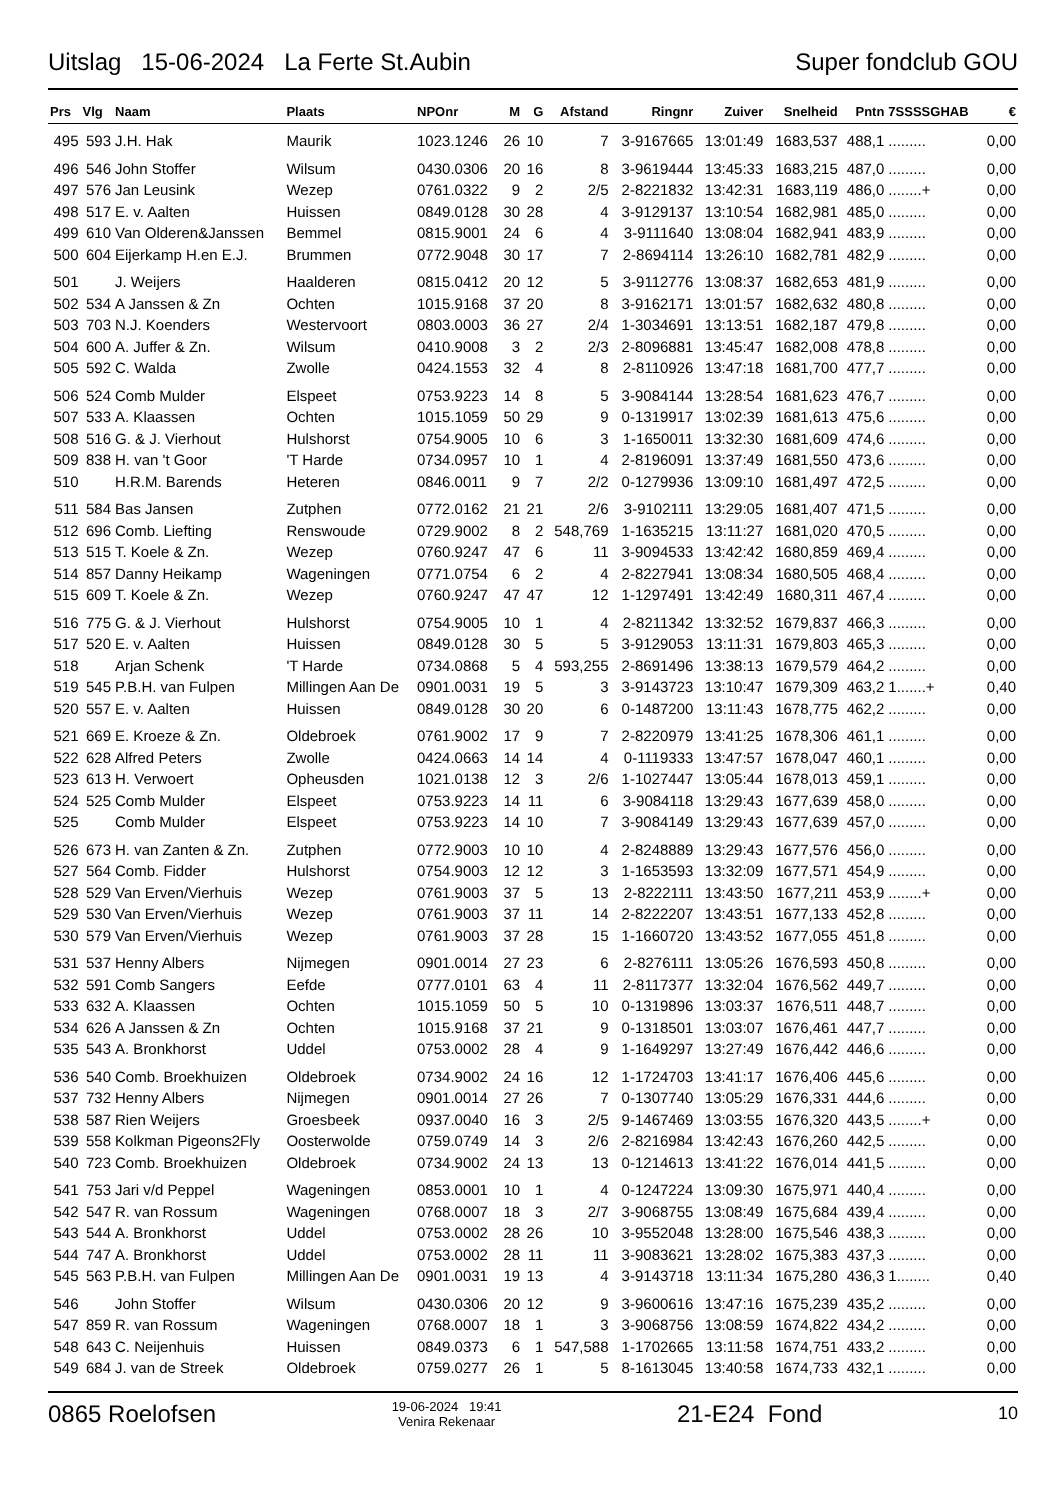Uitslag 15-06-2024 La Ferte St.Aubin Super fondclub GOU
| Prs | Vlg | Naam | Plaats | NPOnr | M | G | Afstand | Ringnr | Zuiver | Snelheid | Pntn | 7SSSSGHAB | € |
| --- | --- | --- | --- | --- | --- | --- | --- | --- | --- | --- | --- | --- | --- |
| 495 | 593 | J.H. Hak | Maurik | 1023.1246 | 26 | 10 | 7 | 3-9167665 | 13:01:49 | 1683,537 | 488,1 | ......... | 0,00 |
| 496 | 546 | John Stoffer | Wilsum | 0430.0306 | 20 | 16 | 8 | 3-9619444 | 13:45:33 | 1683,215 | 487,0 | ......... | 0,00 |
| 497 | 576 | Jan Leusink | Wezep | 0761.0322 | 9 | 2 | 2/5 | 2-8221832 | 13:42:31 | 1683,119 | 486,0 | ........+ | 0,00 |
| 498 | 517 | E. v. Aalten | Huissen | 0849.0128 | 30 | 28 | 4 | 3-9129137 | 13:10:54 | 1682,981 | 485,0 | ......... | 0,00 |
| 499 | 610 | Van Olderen&Janssen | Bemmel | 0815.9001 | 24 | 6 | 4 | 3-9111640 | 13:08:04 | 1682,941 | 483,9 | ......... | 0,00 |
| 500 | 604 | Eijerkamp H.en E.J. | Brummen | 0772.9048 | 30 | 17 | 7 | 2-8694114 | 13:26:10 | 1682,781 | 482,9 | ......... | 0,00 |
| 501 | | J. Weijers | Haalderen | 0815.0412 | 20 | 12 | 5 | 3-9112776 | 13:08:37 | 1682,653 | 481,9 | ......... | 0,00 |
| 502 | 534 | A Janssen & Zn | Ochten | 1015.9168 | 37 | 20 | 8 | 3-9162171 | 13:01:57 | 1682,632 | 480,8 | ......... | 0,00 |
| 503 | 703 | N.J. Koenders | Westervoort | 0803.0003 | 36 | 27 | 2/4 | 1-3034691 | 13:13:51 | 1682,187 | 479,8 | ......... | 0,00 |
| 504 | 600 | A. Juffer & Zn. | Wilsum | 0410.9008 | 3 | 2 | 2/3 | 2-8096881 | 13:45:47 | 1682,008 | 478,8 | ......... | 0,00 |
| 505 | 592 | C. Walda | Zwolle | 0424.1553 | 32 | 4 | 8 | 2-8110926 | 13:47:18 | 1681,700 | 477,7 | ......... | 0,00 |
| 506 | 524 | Comb Mulder | Elspeet | 0753.9223 | 14 | 8 | 5 | 3-9084144 | 13:28:54 | 1681,623 | 476,7 | ......... | 0,00 |
| 507 | 533 | A. Klaassen | Ochten | 1015.1059 | 50 | 29 | 9 | 0-1319917 | 13:02:39 | 1681,613 | 475,6 | ......... | 0,00 |
| 508 | 516 | G. & J. Vierhout | Hulshorst | 0754.9005 | 10 | 6 | 3 | 1-1650011 | 13:32:30 | 1681,609 | 474,6 | ......... | 0,00 |
| 509 | 838 | H. van 't Goor | 'T Harde | 0734.0957 | 10 | 1 | 4 | 2-8196091 | 13:37:49 | 1681,550 | 473,6 | ......... | 0,00 |
| 510 | | H.R.M. Barends | Heteren | 0846.0011 | 9 | 7 | 2/2 | 0-1279936 | 13:09:10 | 1681,497 | 472,5 | ......... | 0,00 |
| 511 | 584 | Bas Jansen | Zutphen | 0772.0162 | 21 | 21 | 2/6 | 3-9102111 | 13:29:05 | 1681,407 | 471,5 | ......... | 0,00 |
| 512 | 696 | Comb. Liefting | Renswoude | 0729.9002 | 8 | 2 | 548,769 | 1-1635215 | 13:11:27 | 1681,020 | 470,5 | ......... | 0,00 |
| 513 | 515 | T. Koele & Zn. | Wezep | 0760.9247 | 47 | 6 | 11 | 3-9094533 | 13:42:42 | 1680,859 | 469,4 | ......... | 0,00 |
| 514 | 857 | Danny Heikamp | Wageningen | 0771.0754 | 6 | 2 | 4 | 2-8227941 | 13:08:34 | 1680,505 | 468,4 | ......... | 0,00 |
| 515 | 609 | T. Koele & Zn. | Wezep | 0760.9247 | 47 | 47 | 12 | 1-1297491 | 13:42:49 | 1680,311 | 467,4 | ......... | 0,00 |
| 516 | 775 | G. & J. Vierhout | Hulshorst | 0754.9005 | 10 | 1 | 4 | 2-8211342 | 13:32:52 | 1679,837 | 466,3 | ......... | 0,00 |
| 517 | 520 | E. v. Aalten | Huissen | 0849.0128 | 30 | 5 | 5 | 3-9129053 | 13:11:31 | 1679,803 | 465,3 | ......... | 0,00 |
| 518 | | Arjan Schenk | 'T Harde | 0734.0868 | 5 | 4 | 593,255 | 2-8691496 | 13:38:13 | 1679,579 | 464,2 | ......... | 0,00 |
| 519 | 545 | P.B.H. van Fulpen | Millingen Aan De | 0901.0031 | 19 | 5 | 3 | 3-9143723 | 13:10:47 | 1679,309 | 463,2 | 1.......+ | 0,40 |
| 520 | 557 | E. v. Aalten | Huissen | 0849.0128 | 30 | 20 | 6 | 0-1487200 | 13:11:43 | 1678,775 | 462,2 | ......... | 0,00 |
| 521 | 669 | E. Kroeze & Zn. | Oldebroek | 0761.9002 | 17 | 9 | 7 | 2-8220979 | 13:41:25 | 1678,306 | 461,1 | ......... | 0,00 |
| 522 | 628 | Alfred Peters | Zwolle | 0424.0663 | 14 | 14 | 4 | 0-1119333 | 13:47:57 | 1678,047 | 460,1 | ......... | 0,00 |
| 523 | 613 | H. Verwoert | Opheusden | 1021.0138 | 12 | 3 | 2/6 | 1-1027447 | 13:05:44 | 1678,013 | 459,1 | ......... | 0,00 |
| 524 | 525 | Comb Mulder | Elspeet | 0753.9223 | 14 | 11 | 6 | 3-9084118 | 13:29:43 | 1677,639 | 458,0 | ......... | 0,00 |
| 525 | | Comb Mulder | Elspeet | 0753.9223 | 14 | 10 | 7 | 3-9084149 | 13:29:43 | 1677,639 | 457,0 | ......... | 0,00 |
| 526 | 673 | H. van Zanten & Zn. | Zutphen | 0772.9003 | 10 | 10 | 4 | 2-8248889 | 13:29:43 | 1677,576 | 456,0 | ......... | 0,00 |
| 527 | 564 | Comb. Fidder | Hulshorst | 0754.9003 | 12 | 12 | 3 | 1-1653593 | 13:32:09 | 1677,571 | 454,9 | ......... | 0,00 |
| 528 | 529 | Van Erven/Vierhuis | Wezep | 0761.9003 | 37 | 5 | 13 | 2-8222111 | 13:43:50 | 1677,211 | 453,9 | ........+ | 0,00 |
| 529 | 530 | Van Erven/Vierhuis | Wezep | 0761.9003 | 37 | 11 | 14 | 2-8222207 | 13:43:51 | 1677,133 | 452,8 | ......... | 0,00 |
| 530 | 579 | Van Erven/Vierhuis | Wezep | 0761.9003 | 37 | 28 | 15 | 1-1660720 | 13:43:52 | 1677,055 | 451,8 | ......... | 0,00 |
| 531 | 537 | Henny Albers | Nijmegen | 0901.0014 | 27 | 23 | 6 | 2-8276111 | 13:05:26 | 1676,593 | 450,8 | ......... | 0,00 |
| 532 | 591 | Comb Sangers | Eefde | 0777.0101 | 63 | 4 | 11 | 2-8117377 | 13:32:04 | 1676,562 | 449,7 | ......... | 0,00 |
| 533 | 632 | A. Klaassen | Ochten | 1015.1059 | 50 | 5 | 10 | 0-1319896 | 13:03:37 | 1676,511 | 448,7 | ......... | 0,00 |
| 534 | 626 | A Janssen & Zn | Ochten | 1015.9168 | 37 | 21 | 9 | 0-1318501 | 13:03:07 | 1676,461 | 447,7 | ......... | 0,00 |
| 535 | 543 | A. Bronkhorst | Uddel | 0753.0002 | 28 | 4 | 9 | 1-1649297 | 13:27:49 | 1676,442 | 446,6 | ......... | 0,00 |
| 536 | 540 | Comb. Broekhuizen | Oldebroek | 0734.9002 | 24 | 16 | 12 | 1-1724703 | 13:41:17 | 1676,406 | 445,6 | ......... | 0,00 |
| 537 | 732 | Henny Albers | Nijmegen | 0901.0014 | 27 | 26 | 7 | 0-1307740 | 13:05:29 | 1676,331 | 444,6 | ......... | 0,00 |
| 538 | 587 | Rien Weijers | Groesbeek | 0937.0040 | 16 | 3 | 2/5 | 9-1467469 | 13:03:55 | 1676,320 | 443,5 | ........+ | 0,00 |
| 539 | 558 | Kolkman Pigeons2Fly | Oosterwolde | 0759.0749 | 14 | 3 | 2/6 | 2-8216984 | 13:42:43 | 1676,260 | 442,5 | ......... | 0,00 |
| 540 | 723 | Comb. Broekhuizen | Oldebroek | 0734.9002 | 24 | 13 | 13 | 0-1214613 | 13:41:22 | 1676,014 | 441,5 | ......... | 0,00 |
| 541 | 753 | Jari v/d Peppel | Wageningen | 0853.0001 | 10 | 1 | 4 | 0-1247224 | 13:09:30 | 1675,971 | 440,4 | ......... | 0,00 |
| 542 | 547 | R. van Rossum | Wageningen | 0768.0007 | 18 | 3 | 2/7 | 3-9068755 | 13:08:49 | 1675,684 | 439,4 | ......... | 0,00 |
| 543 | 544 | A. Bronkhorst | Uddel | 0753.0002 | 28 | 26 | 10 | 3-9552048 | 13:28:00 | 1675,546 | 438,3 | ......... | 0,00 |
| 544 | 747 | A. Bronkhorst | Uddel | 0753.0002 | 28 | 11 | 11 | 3-9083621 | 13:28:02 | 1675,383 | 437,3 | ......... | 0,00 |
| 545 | 563 | P.B.H. van Fulpen | Millingen Aan De | 0901.0031 | 19 | 13 | 4 | 3-9143718 | 13:11:34 | 1675,280 | 436,3 | 1........ | 0,40 |
| 546 | | John Stoffer | Wilsum | 0430.0306 | 20 | 12 | 9 | 3-9600616 | 13:47:16 | 1675,239 | 435,2 | ......... | 0,00 |
| 547 | 859 | R. van Rossum | Wageningen | 0768.0007 | 18 | 1 | 3 | 3-9068756 | 13:08:59 | 1674,822 | 434,2 | ......... | 0,00 |
| 548 | 643 | C. Neijenhuis | Huissen | 0849.0373 | 6 | 1 | 547,588 | 1-1702665 | 13:11:58 | 1674,751 | 433,2 | ......... | 0,00 |
| 549 | 684 | J. van de Streek | Oldebroek | 0759.0277 | 26 | 1 | 5 | 8-1613045 | 13:40:58 | 1674,733 | 432,1 | ......... | 0,00 |
0865 Roelofsen 19-06-2024 19:41
Venira Rekenaar 21-E24 Fond 10